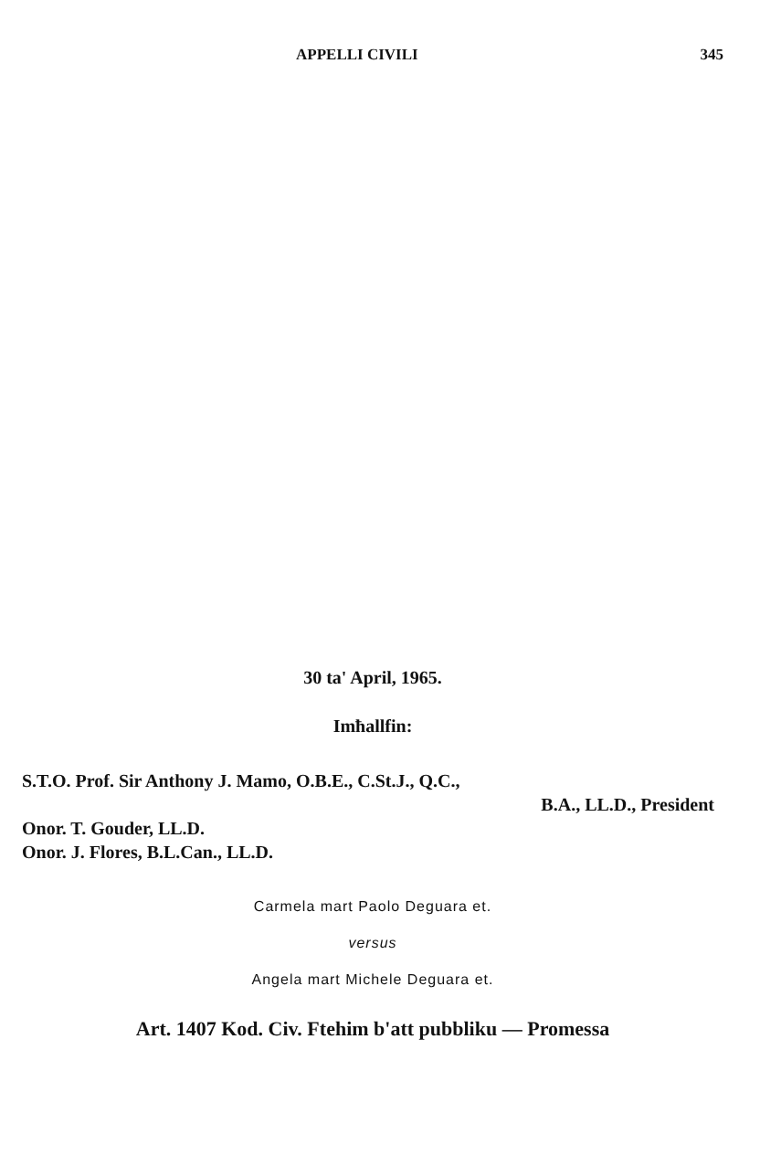APPELLI CIVILI 345
30 ta' April, 1965.
Imħallfin:
S.T.O. Prof. Sir Anthony J. Mamo, O.B.E., C.St.J., Q.C.,
B.A., LL.D., President
Onor. T. Gouder, LL.D.
Onor. J. Flores, B.L.Can., LL.D.
Carmela mart Paolo Deguara et.
versus
Angela mart Michele Deguara et.
Art. 1407 Kod. Civ. Ftehim b'att pubbliku — Promessa